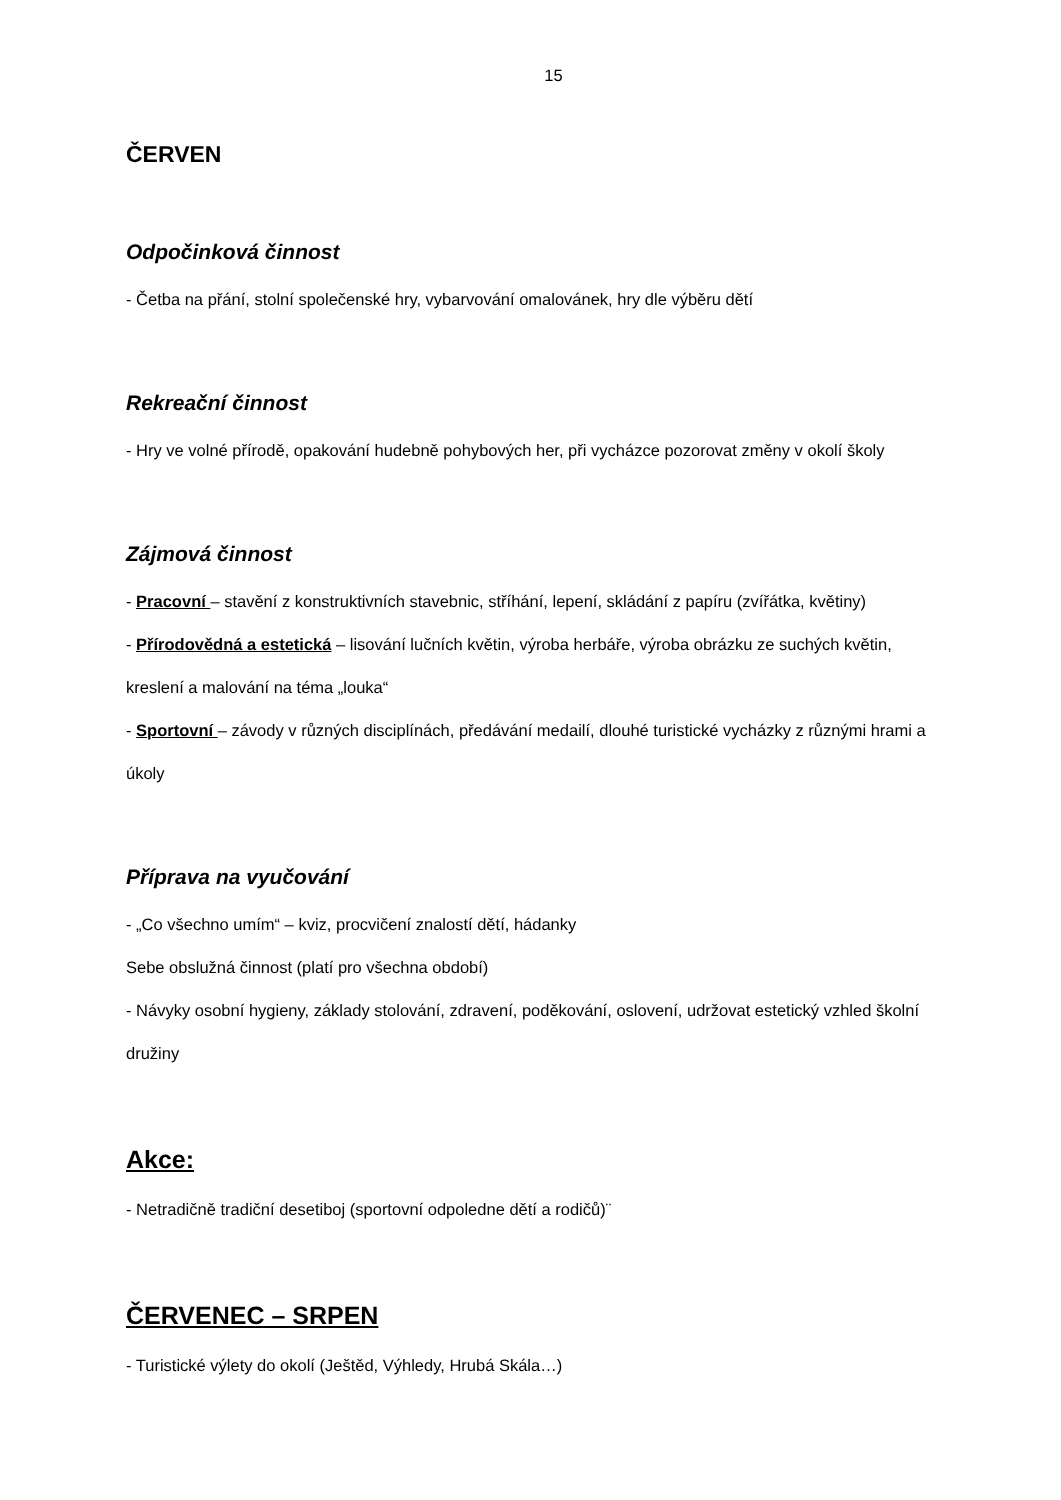15
ČERVEN
Odpočinková činnost
- Četba na přání, stolní společenské hry, vybarvování omalovánek, hry dle výběru dětí
Rekreační činnost
- Hry ve volné přírodě, opakování hudebně pohybových her, při vycházce pozorovat změny v okolí školy
Zájmová činnost
- Pracovní – stavění z konstruktivních stavebnic, stříhání, lepení, skládání z papíru (zvířátka, květiny)
- Přírodovědná a estetická – lisování lučních květin, výroba herbáře, výroba obrázku ze suchých květin, kreslení a malování na téma „louka“
- Sportovní – závody v různých disciplínách, předávání medailí, dlouhé turistické vycházky z různými hrami a úkoly
Příprava na vyučování
- „Co všechno umím“ – kviz, procvičení znalostí dětí, hádanky
Sebe obslužná činnost (platí pro všechna období)
- Návyky osobní hygieny, základy stolování, zdravení, poděkování, oslovení, udržovat estetický vzhled školní družiny
Akce:
- Netradičně tradiční desetiboj (sportovní odpoledne dětí a rodičů)¨
ČERVENEC – SRPEN
- Turistické výlety do okolí (Ještěd, Výhledy, Hrubá Skála…)